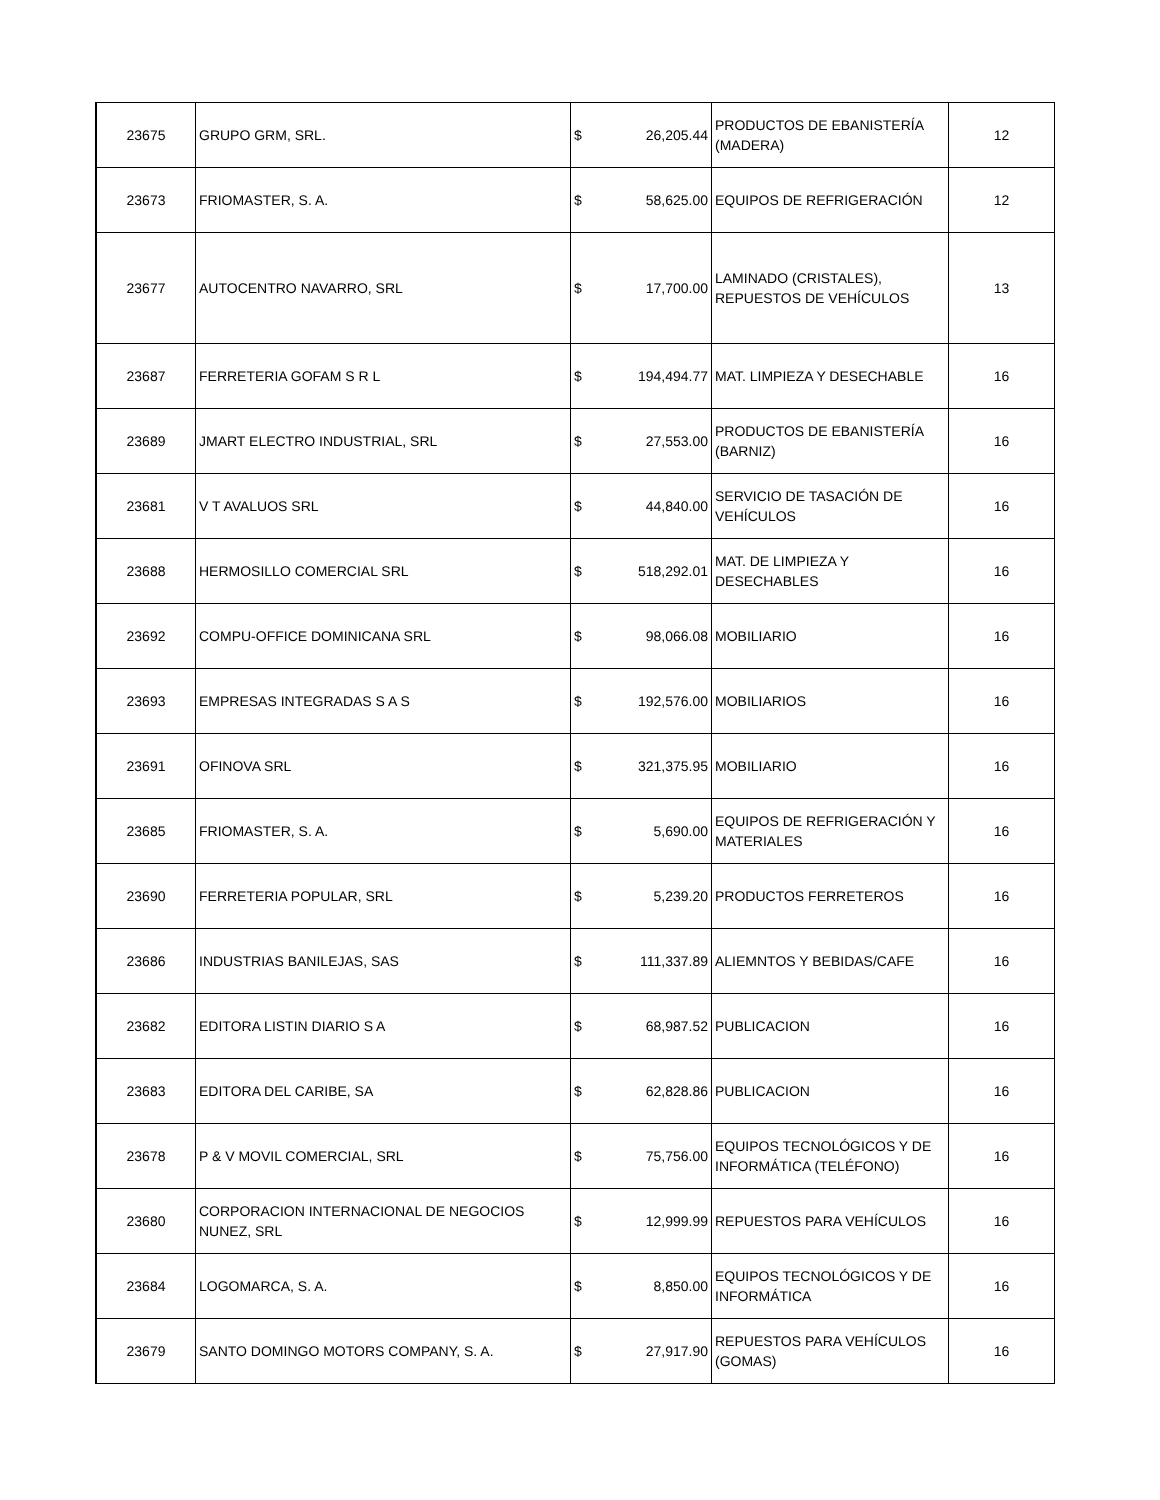| 23675 | GRUPO GRM, SRL. | $ | 26,205.44 | PRODUCTOS DE EBANISTERÍA (MADERA) | 12 |
| 23673 | FRIOMASTER, S. A. | $ | 58,625.00 | EQUIPOS DE REFRIGERACIÓN | 12 |
| 23677 | AUTOCENTRO NAVARRO, SRL | $ | 17,700.00 | LAMINADO (CRISTALES), REPUESTOS DE VEHÍCULOS | 13 |
| 23687 | FERRETERIA GOFAM S R L | $ | 194,494.77 | MAT. LIMPIEZA Y DESECHABLE | 16 |
| 23689 | JMART ELECTRO INDUSTRIAL, SRL | $ | 27,553.00 | PRODUCTOS DE EBANISTERÍA (BARNIZ) | 16 |
| 23681 | V T AVALUOS SRL | $ | 44,840.00 | SERVICIO DE TASACIÓN DE VEHÍCULOS | 16 |
| 23688 | HERMOSILLO COMERCIAL SRL | $ | 518,292.01 | MAT. DE LIMPIEZA Y DESECHABLES | 16 |
| 23692 | COMPU-OFFICE DOMINICANA SRL | $ | 98,066.08 | MOBILIARIO | 16 |
| 23693 | EMPRESAS INTEGRADAS S A S | $ | 192,576.00 | MOBILIARIOS | 16 |
| 23691 | OFINOVA SRL | $ | 321,375.95 | MOBILIARIO | 16 |
| 23685 | FRIOMASTER, S. A. | $ | 5,690.00 | EQUIPOS DE REFRIGERACIÓN Y MATERIALES | 16 |
| 23690 | FERRETERIA POPULAR, SRL | $ | 5,239.20 | PRODUCTOS FERRETEROS | 16 |
| 23686 | INDUSTRIAS BANILEJAS, SAS | $ | 111,337.89 | ALIEMNTOS Y BEBIDAS/CAFE | 16 |
| 23682 | EDITORA LISTIN DIARIO S A | $ | 68,987.52 | PUBLICACION | 16 |
| 23683 | EDITORA DEL CARIBE, SA | $ | 62,828.86 | PUBLICACION | 16 |
| 23678 | P & V MOVIL COMERCIAL, SRL | $ | 75,756.00 | EQUIPOS TECNOLÓGICOS Y DE INFORMÁTICA (TELÉFONO) | 16 |
| 23680 | CORPORACION INTERNACIONAL DE NEGOCIOS NUNEZ, SRL | $ | 12,999.99 | REPUESTOS PARA VEHÍCULOS | 16 |
| 23684 | LOGOMARCA, S. A. | $ | 8,850.00 | EQUIPOS TECNOLÓGICOS Y DE INFORMÁTICA | 16 |
| 23679 | SANTO DOMINGO MOTORS COMPANY, S. A. | $ | 27,917.90 | REPUESTOS PARA VEHÍCULOS (GOMAS) | 16 |